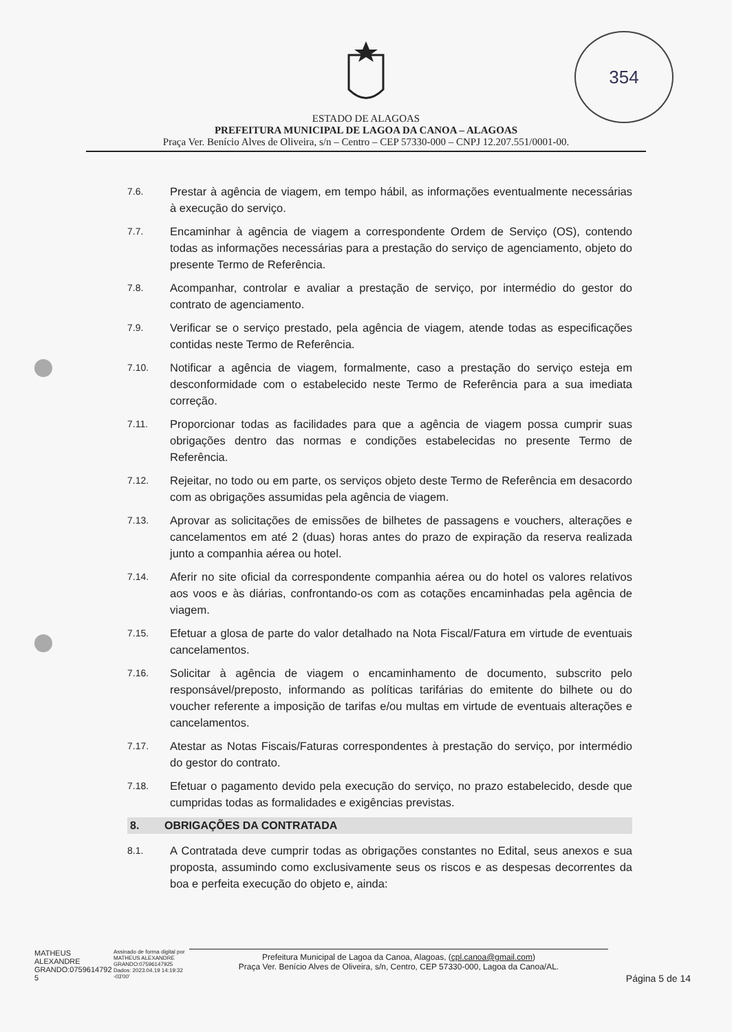354
ESTADO DE ALAGOAS
PREFEITURA MUNICIPAL DE LAGOA DA CANOA – ALAGOAS
Praça Ver. Benício Alves de Oliveira, s/n – Centro – CEP 57330-000 – CNPJ 12.207.551/0001-00.
7.6. Prestar à agência de viagem, em tempo hábil, as informações eventualmente necessárias à execução do serviço.
7.7. Encaminhar à agência de viagem a correspondente Ordem de Serviço (OS), contendo todas as informações necessárias para a prestação do serviço de agenciamento, objeto do presente Termo de Referência.
7.8. Acompanhar, controlar e avaliar a prestação de serviço, por intermédio do gestor do contrato de agenciamento.
7.9. Verificar se o serviço prestado, pela agência de viagem, atende todas as especificações contidas neste Termo de Referência.
7.10. Notificar a agência de viagem, formalmente, caso a prestação do serviço esteja em desconformidade com o estabelecido neste Termo de Referência para a sua imediata correção.
7.11. Proporcionar todas as facilidades para que a agência de viagem possa cumprir suas obrigações dentro das normas e condições estabelecidas no presente Termo de Referência.
7.12. Rejeitar, no todo ou em parte, os serviços objeto deste Termo de Referência em desacordo com as obrigações assumidas pela agência de viagem.
7.13. Aprovar as solicitações de emissões de bilhetes de passagens e vouchers, alterações e cancelamentos em até 2 (duas) horas antes do prazo de expiração da reserva realizada junto a companhia aérea ou hotel.
7.14. Aferir no site oficial da correspondente companhia aérea ou do hotel os valores relativos aos voos e às diárias, confrontando-os com as cotações encaminhadas pela agência de viagem.
7.15. Efetuar a glosa de parte do valor detalhado na Nota Fiscal/Fatura em virtude de eventuais cancelamentos.
7.16. Solicitar à agência de viagem o encaminhamento de documento, subscrito pelo responsável/preposto, informando as políticas tarifárias do emitente do bilhete ou do voucher referente a imposição de tarifas e/ou multas em virtude de eventuais alterações e cancelamentos.
7.17. Atestar as Notas Fiscais/Faturas correspondentes à prestação do serviço, por intermédio do gestor do contrato.
7.18. Efetuar o pagamento devido pela execução do serviço, no prazo estabelecido, desde que cumpridas todas as formalidades e exigências previstas.
8. OBRIGAÇÕES DA CONTRATADA
8.1. A Contratada deve cumprir todas as obrigações constantes no Edital, seus anexos e sua proposta, assumindo como exclusivamente seus os riscos e as despesas decorrentes da boa e perfeita execução do objeto e, ainda:
MATHEUS
ALEXANDRE
GRANDO:0759614792
5
Assinado de forma digital por MATHEUS ALEXANDRE GRANDO:07596147925
Dados: 2023.04.19 14:19:32 -03'00'
Prefeitura Municipal de Lagoa da Canoa, Alagoas, (cpl.canoa@gmail.com)
Praça Ver. Benício Alves de Oliveira, s/n, Centro, CEP 57330-000, Lagoa da Canoa/AL.
Página 5 de 14